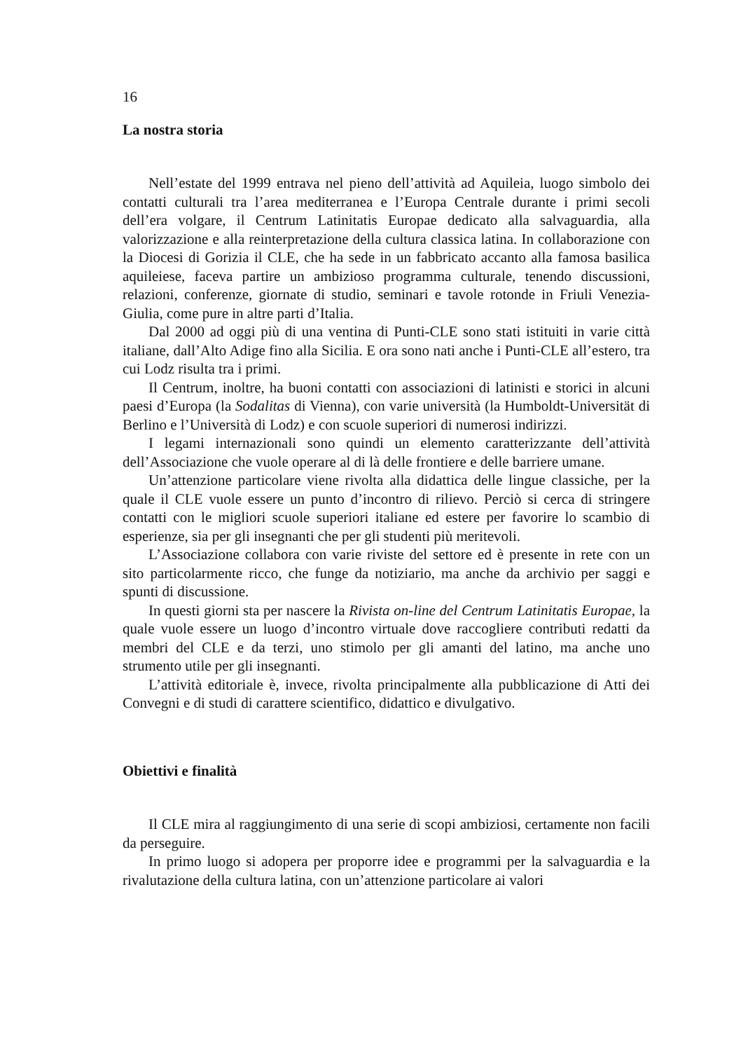16
La nostra storia
Nell’estate del 1999 entrava nel pieno dell’attività ad Aquileia, luogo simbolo dei contatti culturali tra l’area mediterranea e l’Europa Centrale durante i primi secoli dell’era volgare, il Centrum Latinitatis Europae dedicato alla salvaguardia, alla valorizzazione e alla reinterpretazione della cultura classica latina. In collaborazione con la Diocesi di Gorizia il CLE, che ha sede in un fabbricato accanto alla famosa basilica aquileiese, faceva partire un ambizioso programma culturale, tenendo discussioni, relazioni, conferenze, giornate di studio, seminari e tavole rotonde in Friuli Venezia-Giulia, come pure in altre parti d’Italia.
Dal 2000 ad oggi più di una ventina di Punti-CLE sono stati istituiti in varie città italiane, dall’Alto Adige fino alla Sicilia. E ora sono nati anche i Punti-CLE all’estero, tra cui Lodz risulta tra i primi.
Il Centrum, inoltre, ha buoni contatti con associazioni di latinisti e storici in alcuni paesi d’Europa (la Sodalitas di Vienna), con varie università (la Humboldt-Universität di Berlino e l’Università di Lodz) e con scuole superiori di numerosi indirizzi.
I legami internazionali sono quindi un elemento caratterizzante dell’attività dell’Associazione che vuole operare al di là delle frontiere e delle barriere umane.
Un’attenzione particolare viene rivolta alla didattica delle lingue classiche, per la quale il CLE vuole essere un punto d’incontro di rilievo. Perciò si cerca di stringere contatti con le migliori scuole superiori italiane ed estere per favorire lo scambio di esperienze, sia per gli insegnanti che per gli studenti più meritevoli.
L’Associazione collabora con varie riviste del settore ed è presente in rete con un sito particolarmente ricco, che funge da notiziario, ma anche da archivio per saggi e spunti di discussione.
In questi giorni sta per nascere la Rivista on-line del Centrum Latinitatis Europae, la quale vuole essere un luogo d’incontro virtuale dove raccogliere contributi redatti da membri del CLE e da terzi, uno stimolo per gli amanti del latino, ma anche uno strumento utile per gli insegnanti.
L’attività editoriale è, invece, rivolta principalmente alla pubblicazione di Atti dei Convegni e di studi di carattere scientifico, didattico e divulgativo.
Obiettivi e finalità
Il CLE mira al raggiungimento di una serie di scopi ambiziosi, certamente non facili da perseguire.
In primo luogo si adopera per proporre idee e programmi per la salvaguardia e la rivalutazione della cultura latina, con un’attenzione particolare ai valori